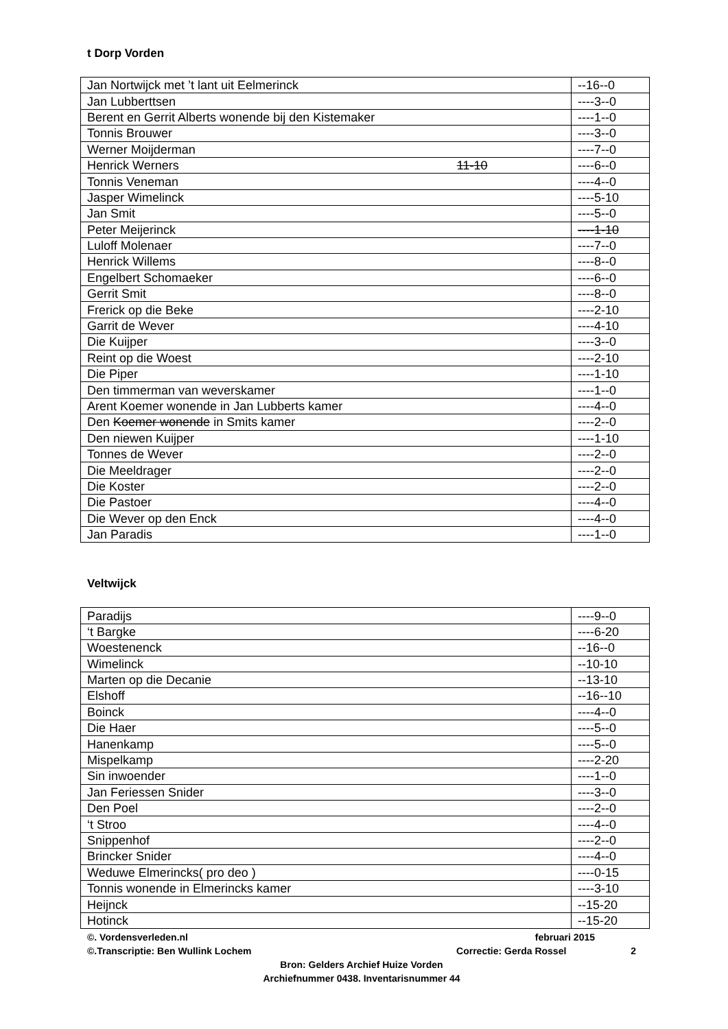t Dorp Vorden
| Jan Nortwijck met ’t lant uit Eelmerinck | --16--0 |
| Jan Lubberttsen | ----3--0 |
| Berent en Gerrit Alberts wonende bij den Kistemaker | ----1--0 |
| Tonnis Brouwer | ----3--0 |
| Werner Moijderman | ----7--0 |
| Henrick Werners 11-10 | ----6--0 |
| Tonnis Veneman | ----4--0 |
| Jasper Wimelinck | ----5-10 |
| Jan Smit | ----5--0 |
| Peter Meijerinck | ----1-10 |
| Luloff Molenaer | ----7--0 |
| Henrick Willems | ----8--0 |
| Engelbert Schomaeker | ----6--0 |
| Gerrit Smit | ----8--0 |
| Frerick op die Beke | ----2-10 |
| Garrit de Wever | ----4-10 |
| Die Kuijper | ----3--0 |
| Reint op die Woest | ----2-10 |
| Die Piper | ----1-10 |
| Den timmerman van weverskamer | ----1--0 |
| Arent Koemer wonende in Jan Lubberts kamer | ----4--0 |
| Den Koemer wonende in Smits kamer | ----2--0 |
| Den niewen Kuijper | ----1-10 |
| Tonnes de Wever | ----2--0 |
| Die Meeldrager | ----2--0 |
| Die Koster | ----2--0 |
| Die Pastoer | ----4--0 |
| Die Wever op den Enck | ----4--0 |
| Jan Paradis | ----1--0 |
Veltwijck
| Paradijs | ----9--0 |
| ‘t Bargke | ----6-20 |
| Woestenenck | --16--0 |
| Wimelinck | --10-10 |
| Marten op die Decanie | --13-10 |
| Elshoff | --16--10 |
| Boinck | ----4--0 |
| Die Haer | ----5--0 |
| Hanenkamp | ----5--0 |
| Mispelkamp | ----2-20 |
| Sin inwoender | ----1--0 |
| Jan Feriessen Snider | ----3--0 |
| Den Poel | ----2--0 |
| ‘t Stroo | ----4--0 |
| Snippenhof | ----2--0 |
| Brincker Snider | ----4--0 |
| Weduwe Elmerincks( pro deo ) | ----0-15 |
| Tonnis wonende in Elmerincks kamer | ----3-10 |
| Heijnck | --15-20 |
| Hotinck | --15-20 |
©. Vordensverleden.nl februari 2015
©.Transcriptie: Ben Wullink Lochem Correctie: Gerda Rossel 2
Bron: Gelders Archief Huize Vorden
Archiefnummer 0438. Inventarisnummer 44